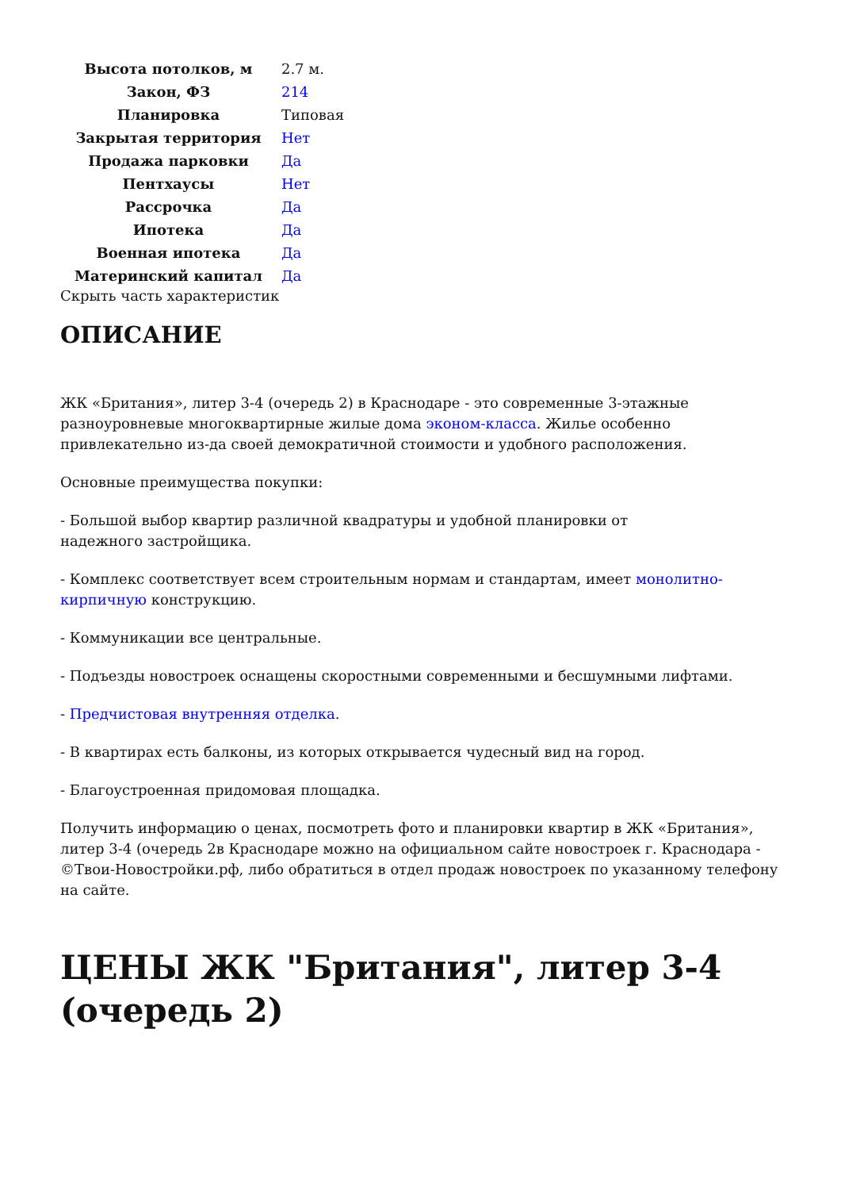| Высота потолков, м | 2.7 м. |
| Закон, ФЗ | 214 |
| Планировка | Типовая |
| Закрытая территория | Нет |
| Продажа парковки | Да |
| Пентхаусы | Нет |
| Рассрочка | Да |
| Ипотека | Да |
| Военная ипотека | Да |
| Материнский капитал | Да |
Скрыть часть характеристик
ОПИСАНИЕ
ЖК «Британия», литер 3-4 (очередь 2) в Краснодаре - это современные 3-этажные разноуровневые многоквартирные жилые дома эконом-класса. Жилье особенно привлекательно из-да своей демократичной стоимости и удобного расположения.
Основные преимущества покупки:
- Большой выбор квартир различной квадратуры и удобной планировки от
надежного застройщика.
- Комплекс соответствует всем строительным нормам и стандартам, имеет монолитно-кирпичную конструкцию.
- Коммуникации все центральные.
- Подъезды новостроек оснащены скоростными современными и бесшумными лифтами.
- Предчистовая внутренняя отделка.
- В квартирах есть балконы, из которых открывается чудесный вид на город.
- Благоустроенная придомовая площадка.
Получить информацию о ценах, посмотреть фото и планировки квартир в ЖК «Британия», литер 3-4 (очередь 2в Краснодаре можно на официальном сайте новостроек г. Краснодара - ©Твои-Новостройки.рф, либо обратиться в отдел продаж новостроек по указанному телефону на сайте.
ЦЕНЫ ЖК "Британия", литер 3-4 (очередь 2)